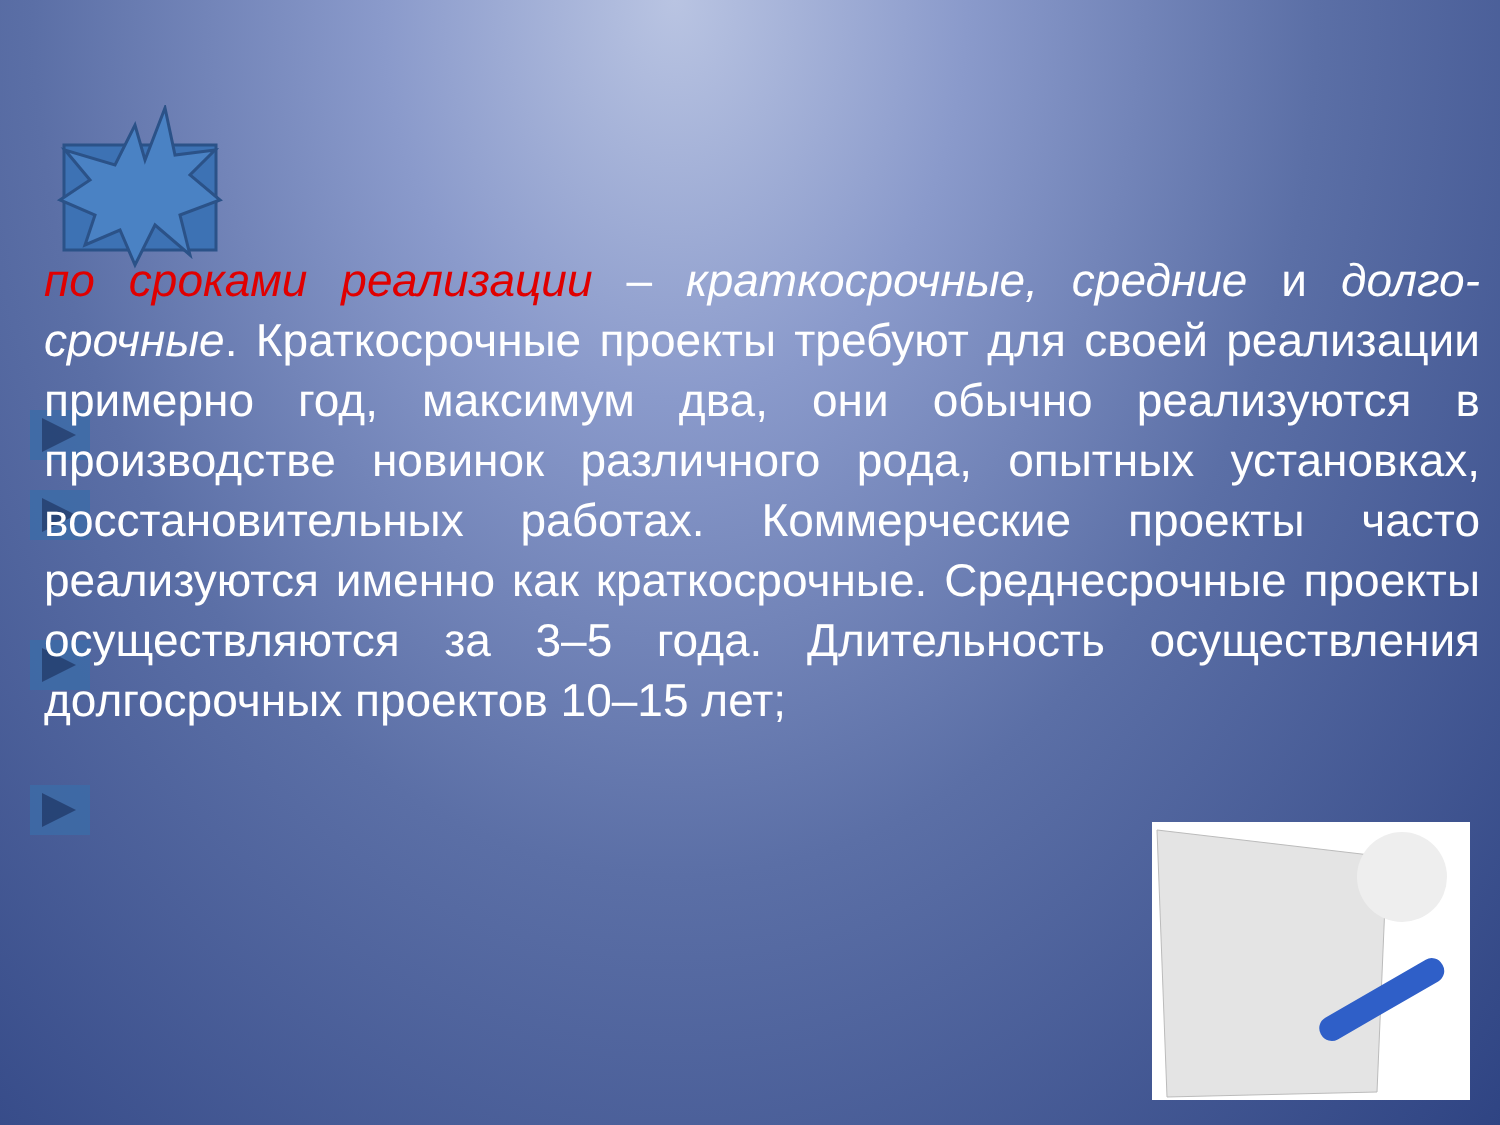по сроками реализации – краткосрочные, средние и долго-срочные. Краткосрочные проекты требуют для своей реализации примерно год, максимум два, они обычно реализуются в производстве новинок различного рода, опытных установках, восстановительных работах. Коммерческие проекты часто реализуются именно как краткосрочные. Среднесрочные проекты осуществляются за 3–5 года. Длительность осуществления долгосрочных проектов 10–15 лет;